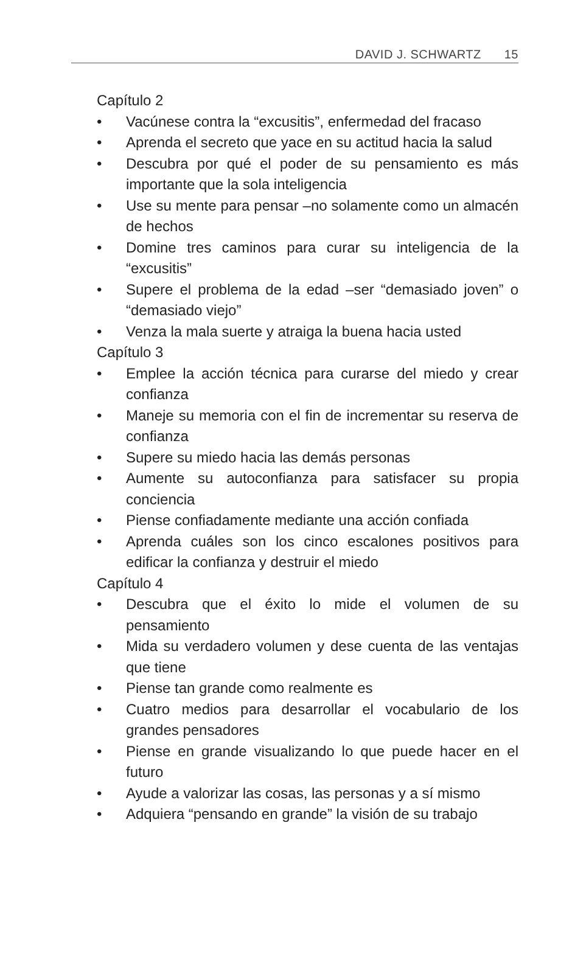DAVID J. SCHWARTZ 15
Capítulo 2
• Vacúnese contra la “excusitis”, enfermedad del fracaso
• Aprenda el secreto que yace en su actitud hacia la salud
• Descubra por qué el poder de su pensamiento es más importante que la sola inteligencia
• Use su mente para pensar –no solamente como un almacén de hechos
• Domine tres caminos para curar su inteligencia de la “excusitis”
• Supere el problema de la edad –ser “demasiado joven” o “demasiado viejo”
• Venza la mala suerte y atraiga la buena hacia usted
Capítulo 3
• Emplee la acción técnica para curarse del miedo y crear confianza
• Maneje su memoria con el fin de incrementar su reserva de confianza
• Supere su miedo hacia las demás personas
• Aumente su autoconfianza para satisfacer su propia conciencia
• Piense confiadamente mediante una acción confiada
• Aprenda cuáles son los cinco escalones positivos para edificar la confianza y destruir el miedo
Capítulo 4
• Descubra que el éxito lo mide el volumen de su pensamiento
• Mida su verdadero volumen y dese cuenta de las ventajas que tiene
• Piense tan grande como realmente es
• Cuatro medios para desarrollar el vocabulario de los grandes pensadores
• Piense en grande visualizando lo que puede hacer en el futuro
• Ayude a valorizar las cosas, las personas y a sí mismo
• Adquiera “pensando en grande” la visión de su trabajo